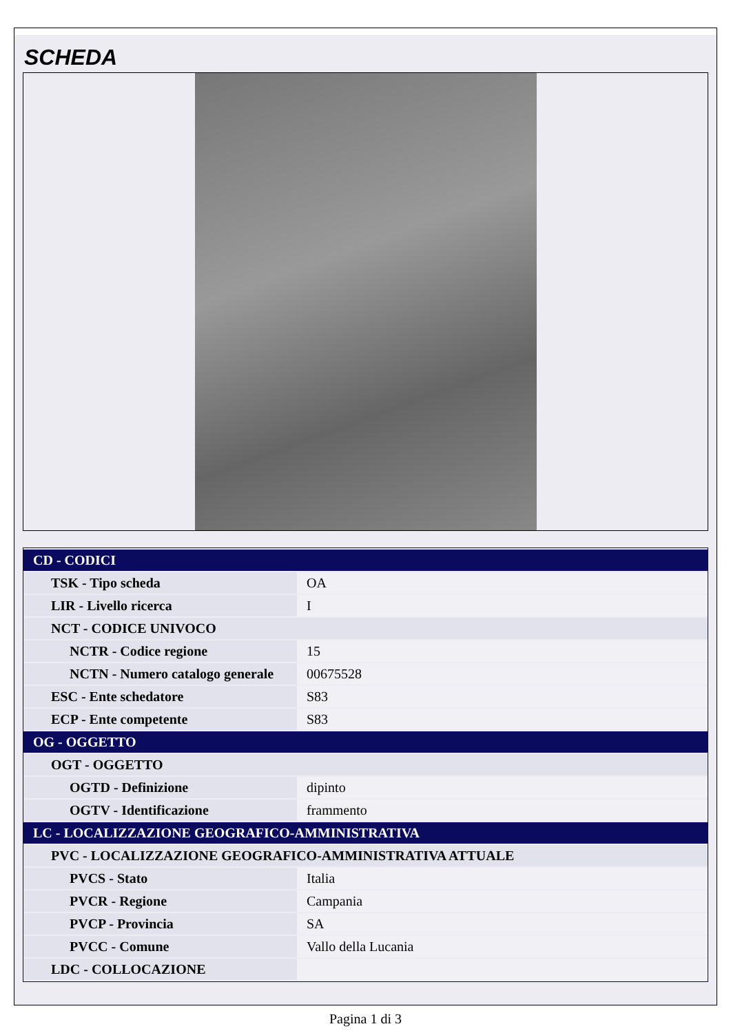SCHEDA
| CD - CODICI | |
| TSK - Tipo scheda | OA |
| LIR - Livello ricerca | I |
| NCT - CODICE UNIVOCO | |
| NCTR - Codice regione | 15 |
| NCTN - Numero catalogo generale | 00675528 |
| ESC - Ente schedatore | S83 |
| ECP - Ente competente | S83 |
| OG - OGGETTO | |
| OGT - OGGETTO | |
| OGTD - Definizione | dipinto |
| OGTV - Identificazione | frammento |
| LC - LOCALIZZAZIONE GEOGRAFICO-AMMINISTRATIVA | |
| PVC - LOCALIZZAZIONE GEOGRAFICO-AMMINISTRATIVA ATTUALE | |
| PVCS - Stato | Italia |
| PVCR - Regione | Campania |
| PVCP - Provincia | SA |
| PVCC - Comune | Vallo della Lucania |
| LDC - COLLOCAZIONE | |
Pagina 1 di 3